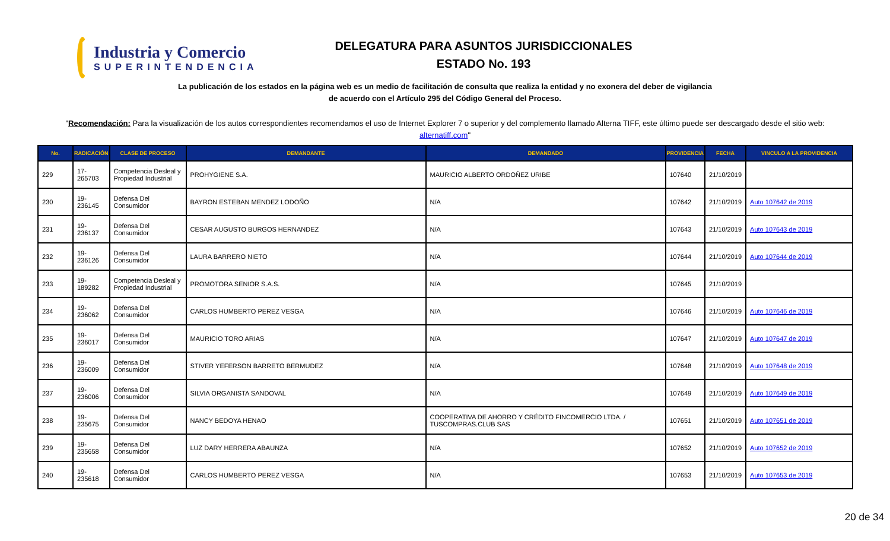Industria y Comercio
SUPERINTENDENCIA
DELEGATURA PARA ASUNTOS JURISDICCIONALES
ESTADO No. 193
La publicación de los estados en la página web es un medio de facilitación de consulta que realiza la entidad y no exonera del deber de vigilancia
de acuerdo con el Artículo 295 del Código General del Proceso.
"Recomendación: Para la visualización de los autos correspondientes recomendamos el uso de Internet Explorer 7 o superior y del complemento llamado Alterna TIFF, este último puede ser descargado desde el sitio web: alternatiff.com"
| No. | RADICACIÓN | CLASE DE PROCESO | DEMANDANTE | DEMANDADO | PROVIDENCIA | FECHA | VINCULO A LA PROVIDENCIA |
| --- | --- | --- | --- | --- | --- | --- | --- |
| 229 | 17-265703 | Competencia Desleal y Propiedad Industrial | PROHYGIENE S.A. | MAURICIO ALBERTO ORDOÑEZ URIBE | 107640 | 21/10/2019 | |
| 230 | 19-236145 | Defensa Del Consumidor | BAYRON ESTEBAN MENDEZ LODOÑO | N/A | 107642 | 21/10/2019 | Auto 107642 de 2019 |
| 231 | 19-236137 | Defensa Del Consumidor | CESAR AUGUSTO BURGOS HERNANDEZ | N/A | 107643 | 21/10/2019 | Auto 107643 de 2019 |
| 232 | 19-236126 | Defensa Del Consumidor | LAURA BARRERO NIETO | N/A | 107644 | 21/10/2019 | Auto 107644 de 2019 |
| 233 | 19-189282 | Competencia Desleal y Propiedad Industrial | PROMOTORA SENIOR S.A.S. | N/A | 107645 | 21/10/2019 | |
| 234 | 19-236062 | Defensa Del Consumidor | CARLOS HUMBERTO PEREZ VESGA | N/A | 107646 | 21/10/2019 | Auto 107646 de 2019 |
| 235 | 19-236017 | Defensa Del Consumidor | MAURICIO TORO ARIAS | N/A | 107647 | 21/10/2019 | Auto 107647 de 2019 |
| 236 | 19-236009 | Defensa Del Consumidor | STIVER YEFERSON BARRETO BERMUDEZ | N/A | 107648 | 21/10/2019 | Auto 107648 de 2019 |
| 237 | 19-236006 | Defensa Del Consumidor | SILVIA ORGANISTA SANDOVAL | N/A | 107649 | 21/10/2019 | Auto 107649 de 2019 |
| 238 | 19-235675 | Defensa Del Consumidor | NANCY BEDOYA HENAO | COOPERATIVA DE AHORRO Y CRÉDITO FINCOMERCIO LTDA. / TUSCOMPRAS.CLUB SAS | 107651 | 21/10/2019 | Auto 107651 de 2019 |
| 239 | 19-235658 | Defensa Del Consumidor | LUZ DARY HERRERA ABAUNZA | N/A | 107652 | 21/10/2019 | Auto 107652 de 2019 |
| 240 | 19-235618 | Defensa Del Consumidor | CARLOS HUMBERTO PEREZ VESGA | N/A | 107653 | 21/10/2019 | Auto 107653 de 2019 |
20 de 34